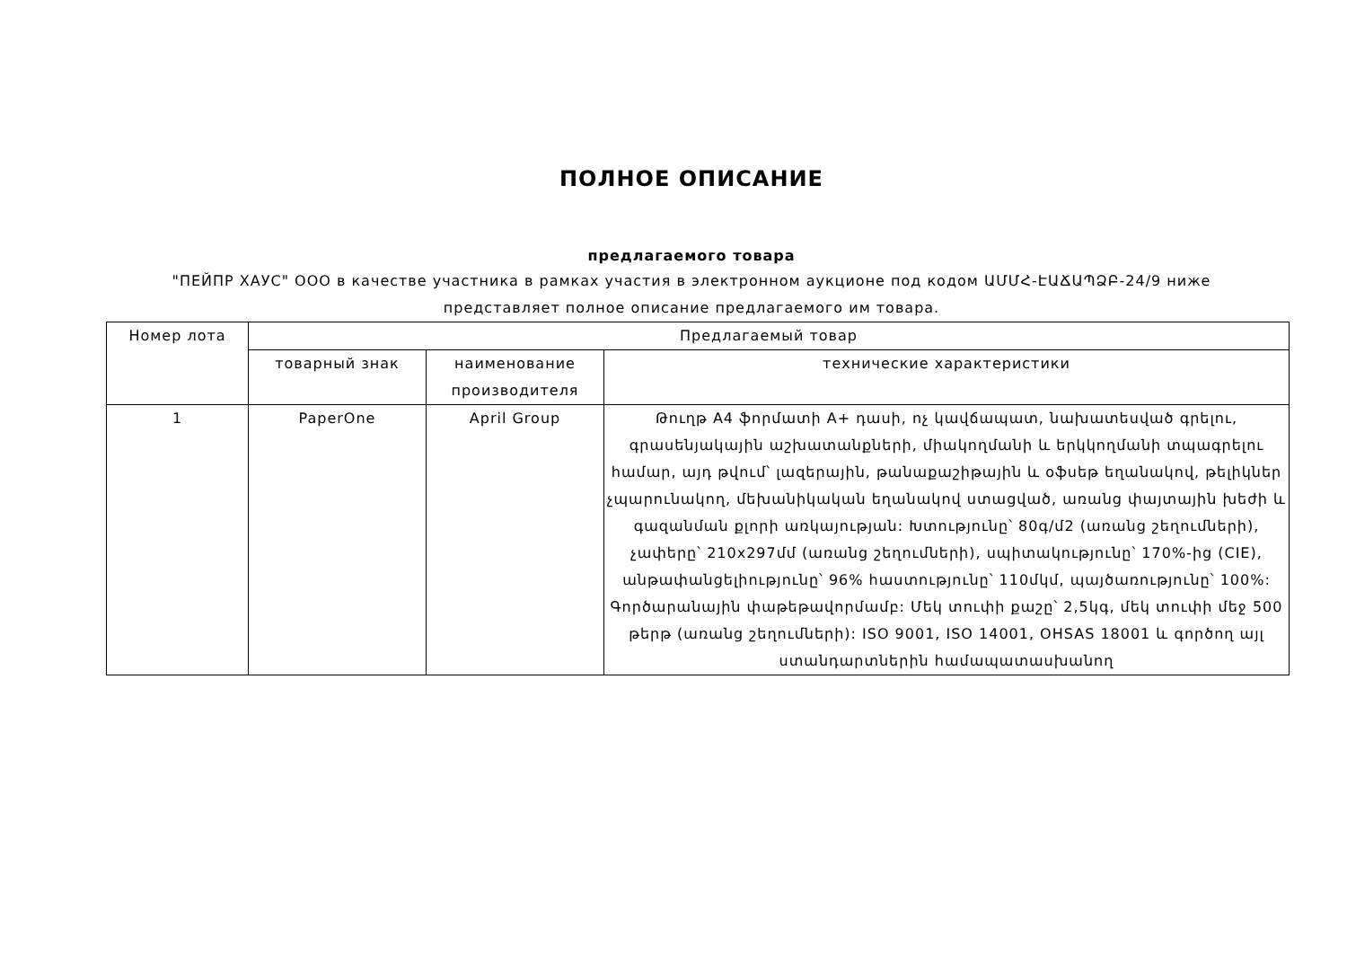ПОЛНОЕ ОПИСАНИЕ
предлагаемого товара
"ПЕЙПР ХАУС" ООО в качестве участника в рамках участия в электронном аукционе под кодом ԱՄՄՀ-ԷԱՃԱՊՁԲ-24/9 ниже представляет полное описание предлагаемого им товара.
| Номер лота | Предлагаемый товар | | |
| | товарный знак | наименование производителя | технические характеристики |
| 1 | PaperOne | April Group | Թուղթ A4 ֆորմատի A+ դասի, ոչ կավճապատ, նախատեսված գրելու, գրասենյակային աշխատանքների, միակողմանի և երկկողմանի տպագրելու համար, այդ թվում՝ լազերային, թանաքաշիթային և օֆսեթ եղանակով, թելիկներ չպարունակող, մեխանիկական եղանակով ստացված, առանց փայտային խեժի և գազանման քլորի առկայության: Խտությունը՝ 80գ/մ2 (առանց շեղումների), չափերը՝ 210x297մմ (առանց շեղումների), սպիտակությունը՝ 170%-ից (CIE), անթափանցելիությունը՝ 96% հաստությունը՝ 110մկմ, պայծառությունը՝ 100%: Գործարանային փաթեթավորմամբ: Մեկ տուփի քաշը՝ 2,5կգ, մեկ տուփի մեջ 500 թերթ (առանց շեղումների): ISO 9001, ISO 14001, OHSAS 18001 և գործող այլ ստանդարտներին համապատասխանող |